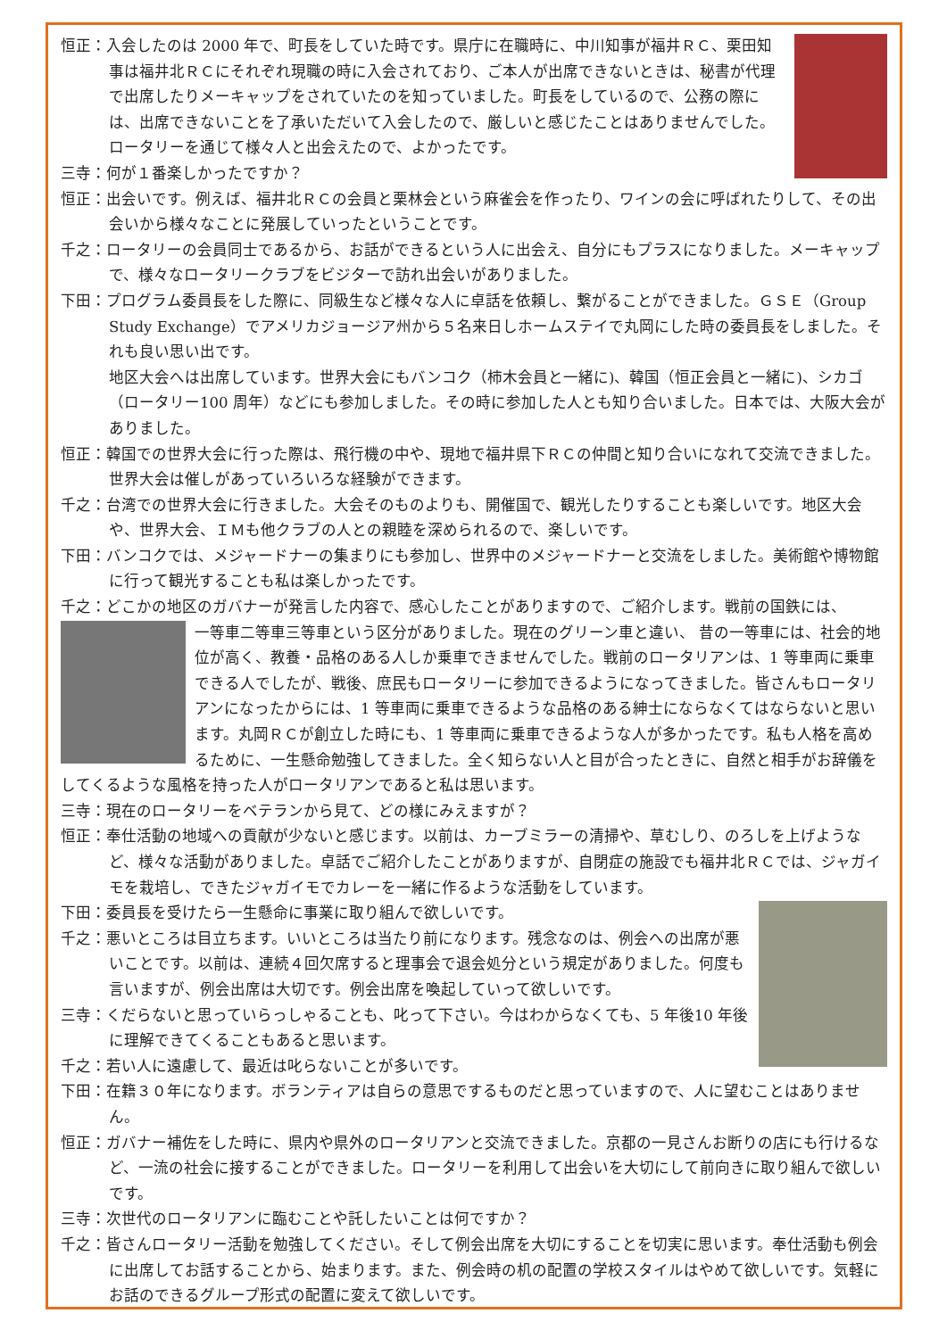恒正：入会したのは 2000 年で、町長をしていた時です。県庁に在職時に、中川知事が福井ＲＣ、栗田知事は福井北ＲＣにそれぞれ現職の時に入会されており、ご本人が出席できないときは、秘書が代理で出席したりメーキャップをされていたのを知っていました。町長をしているので、公務の際には、出席できないことを了承いただいて入会したので、厳しいと感じたことはありませんでした。ロータリーを通じて様々人と出会えたので、よかったです。
三寺：何が１番楽しかったですか？
恒正：出会いです。例えば、福井北ＲＣの会員と栗林会という麻雀会を作ったり、ワインの会に呼ばれたりして、その出会いから様々なことに発展していったということです。
千之：ロータリーの会員同士であるから、お話ができるという人に出会え、自分にもプラスになりました。メーキャップで、様々なロータリークラブをビジターで訪れ出会いがありました。
下田：プログラム委員長をした際に、同級生など様々な人に卓話を依頼し、繋がることができました。ＧＳＥ（Group Study Exchange）でアメリカジョージア州から５名来日しホームステイで丸岡にした時の委員長をしました。それも良い思い出です。
地区大会へは出席しています。世界大会にもバンコク（柿木会員と一緒に)、韓国（恒正会員と一緒に)、シカゴ（ロータリー100 周年）などにも参加しました。その時に参加した人とも知り合いました。日本では、大阪大会がありました。
恒正：韓国での世界大会に行った際は、飛行機の中や、現地で福井県下ＲＣの仲間と知り合いになれて交流できました。世界大会は催しがあっていろいろな経験ができます。
千之：台湾での世界大会に行きました。大会そのものよりも、開催国で、観光したりすることも楽しいです。地区大会や、世界大会、ＩＭも他クラブの人との親睦を深められるので、楽しいです。
下田：バンコクでは、メジャードナーの集まりにも参加し、世界中のメジャードナーと交流をしました。美術館や博物館に行って観光することも私は楽しかったです。
千之：どこかの地区のガバナーが発言した内容で、感心したことがありますので、ご紹介します。戦前の国鉄には、
一等車二等車三等車という区分がありました。現在のグリーン車と違い、 昔の一等車には、社会的地位が高く、教養・品格のある人しか乗車できませんでした。戦前のロータリアンは、1 等車両に乗車できる人でしたが、戦後、庶民もロータリーに参加できるようになってきました。皆さんもロータリアンになったからには、1 等車両に乗車できるような品格のある紳士にならなくてはならないと思います。丸岡ＲＣが創立した時にも、1 等車両に乗車できるような人が多かったです。私も人格を高めるために、一生懸命勉強してきました。全く知らない人と目が合ったときに、自然と相手がお辞儀をしてくるような風格を持った人がロータリアンであると私は思います。
三寺：現在のロータリーをベテランから見て、どの様にみえますが？
恒正：奉仕活動の地域への貢献が少ないと感じます。以前は、カーブミラーの清掃や、草むしり、のろしを上げようなど、様々な活動がありました。卓話でご紹介したことがありますが、自閉症の施設でも福井北ＲＣでは、ジャガイモを栽培し、できたジャガイモでカレーを一緒に作るような活動をしています。
下田：委員長を受けたら一生懸命に事業に取り組んで欲しいです。
千之：悪いところは目立ちます。いいところは当たり前になります。残念なのは、例会への出席が悪いことです。以前は、連続４回欠席すると理事会で退会処分という規定がありました。何度も言いますが、例会出席は大切です。例会出席を喚起していって欲しいです。
三寺：くだらないと思っていらっしゃることも、叱って下さい。今はわからなくても、5 年後10 年後に理解できてくることもあると思います。
千之：若い人に遠慮して、最近は叱らないことが多いです。
下田：在籍３０年になります。ボランティアは自らの意思でするものだと思っていますので、人に望むことはありません。
恒正：ガバナー補佐をした時に、県内や県外のロータリアンと交流できました。京都の一見さんお断りの店にも行けるなど、一流の社会に接することができました。ロータリーを利用して出会いを大切にして前向きに取り組んで欲しいです。
三寺：次世代のロータリアンに臨むことや託したいことは何ですか？
千之：皆さんロータリー活動を勉強してください。そして例会出席を大切にすることを切実に思います。奉仕活動も例会に出席してお話することから、始まります。また、例会時の机の配置の学校スタイルはやめて欲しいです。気軽にお話のできるグループ形式の配置に変えて欲しいです。